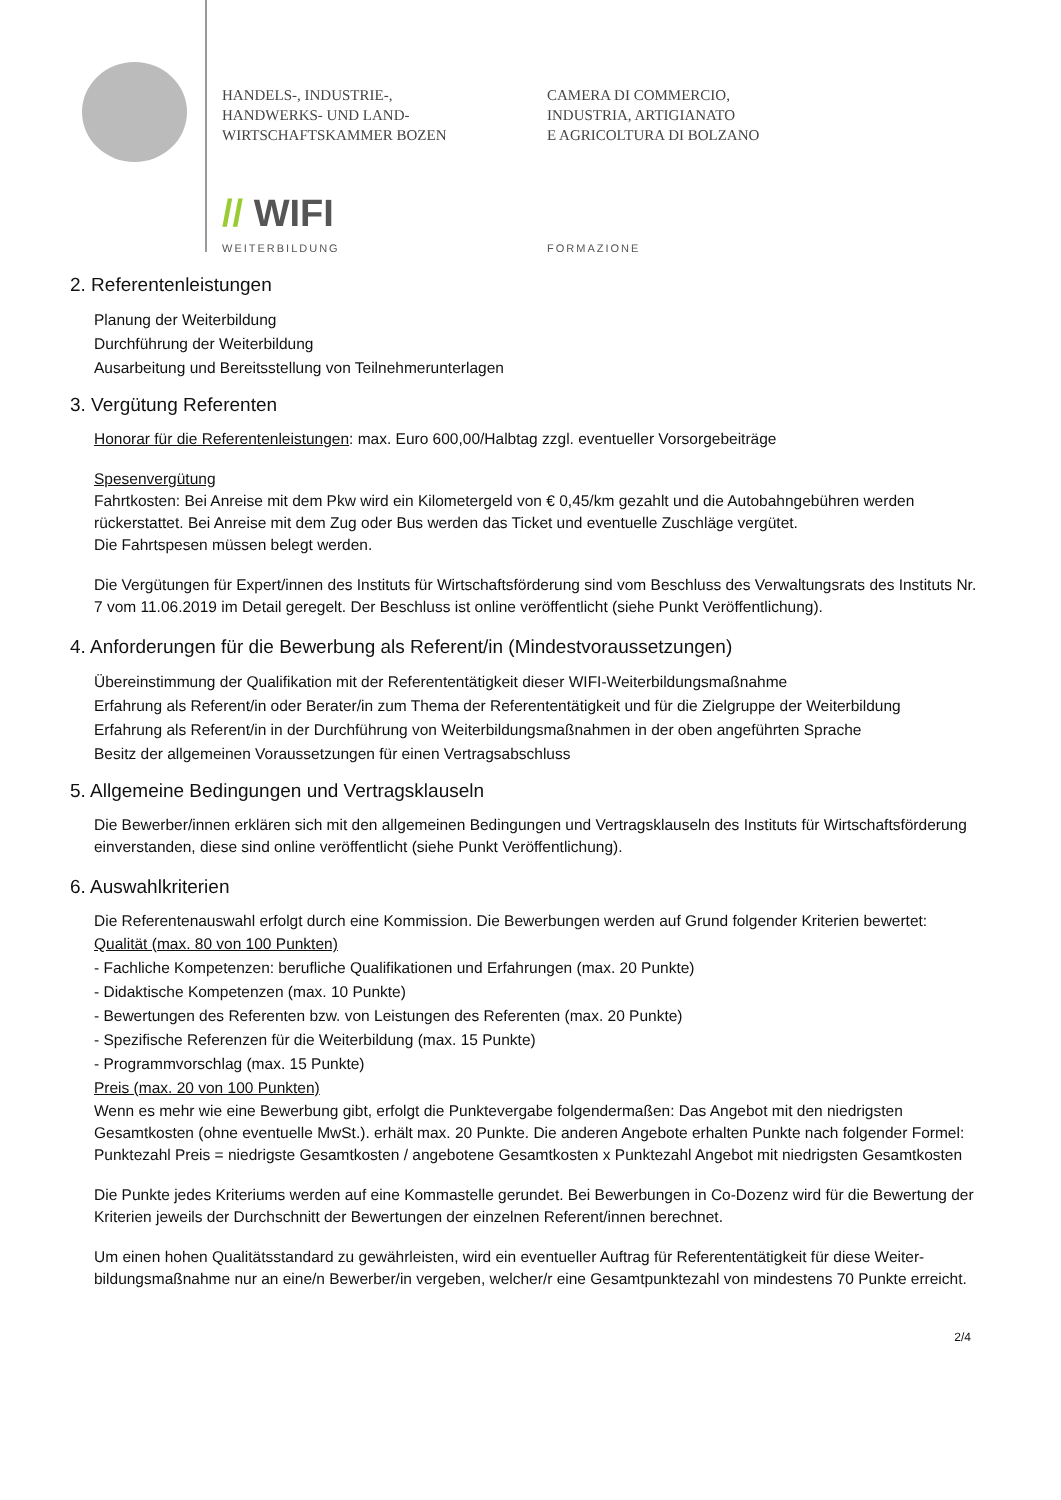HANDELS-, INDUSTRIE-,
HANDWERKS- UND LAND-
WIRTSCHAFTSKAMMER BOZEN
CAMERA DI COMMERCIO,
INDUSTRIA, ARTIGIANATO
E AGRICOLTURA DI BOLZANO
// WIFI
WEITERBILDUNG FORMAZIONE
2. Referentenleistungen
Planung der Weiterbildung
Durchführung der Weiterbildung
Ausarbeitung und Bereitsstellung von Teilnehmerunterlagen
3. Vergütung Referenten
Honorar für die Referentenleistungen: max. Euro 600,00/Halbtag zzgl. eventueller Vorsorgebeiträge
Spesenvergütung
Fahrtkosten: Bei Anreise mit dem Pkw wird ein Kilometergeld von € 0,45/km gezahlt und die Autobahngebühren werden rückerstattet. Bei Anreise mit dem Zug oder Bus werden das Ticket und eventuelle Zuschläge vergütet.
Die Fahrtspesen müssen belegt werden.
Die Vergütungen für Expert/innen des Instituts für Wirtschaftsförderung sind vom Beschluss des Verwaltungsrats des Instituts Nr. 7 vom 11.06.2019 im Detail geregelt. Der Beschluss ist online veröffentlicht (siehe Punkt Veröffentlichung).
4. Anforderungen für die Bewerbung als Referent/in (Mindestvoraussetzungen)
Übereinstimmung der Qualifikation mit der Referententätigkeit dieser WIFI-Weiterbildungsmaßnahme
Erfahrung als Referent/in oder Berater/in zum Thema der Referententätigkeit und für die Zielgruppe der Weiterbildung
Erfahrung als Referent/in in der Durchführung von Weiterbildungsmaßnahmen in der oben angeführten Sprache
Besitz der allgemeinen Voraussetzungen für einen Vertragsabschluss
5. Allgemeine Bedingungen und Vertragsklauseln
Die Bewerber/innen erklären sich mit den allgemeinen Bedingungen und Vertragsklauseln des Instituts für Wirtschaftsförderung einverstanden, diese sind online veröffentlicht (siehe Punkt Veröffentlichung).
6. Auswahlkriterien
Die Referentenauswahl erfolgt durch eine Kommission. Die Bewerbungen werden auf Grund folgender Kriterien bewertet:
Qualität (max. 80 von 100 Punkten)
- Fachliche Kompetenzen: berufliche Qualifikationen und Erfahrungen (max. 20 Punkte)
- Didaktische Kompetenzen (max. 10 Punkte)
- Bewertungen des Referenten bzw. von Leistungen des Referenten (max. 20 Punkte)
- Spezifische Referenzen für die Weiterbildung (max. 15 Punkte)
- Programmvorschlag (max. 15 Punkte)
Preis (max. 20 von 100 Punkten)
Wenn es mehr wie eine Bewerbung gibt, erfolgt die Punktevergabe folgendermaßen: Das Angebot mit den niedrigsten Gesamtkosten (ohne eventuelle MwSt.). erhält max. 20 Punkte. Die anderen Angebote erhalten Punkte nach folgender Formel: Punktezahl Preis = niedrigste Gesamtkosten / angebotene Gesamtkosten x Punktezahl Angebot mit niedrigsten Gesamtkosten
Die Punkte jedes Kriteriums werden auf eine Kommastelle gerundet. Bei Bewerbungen in Co-Dozenz wird für die Bewertung der Kriterien jeweils der Durchschnitt der Bewertungen der einzelnen Referent/innen berechnet.
Um einen hohen Qualitätsstandard zu gewährleisten, wird ein eventueller Auftrag für Referententätigkeit für diese Weiter-bildungsmaßnahme nur an eine/n Bewerber/in vergeben, welcher/r eine Gesamtpunktezahl von mindestens 70 Punkte erreicht.
2/4